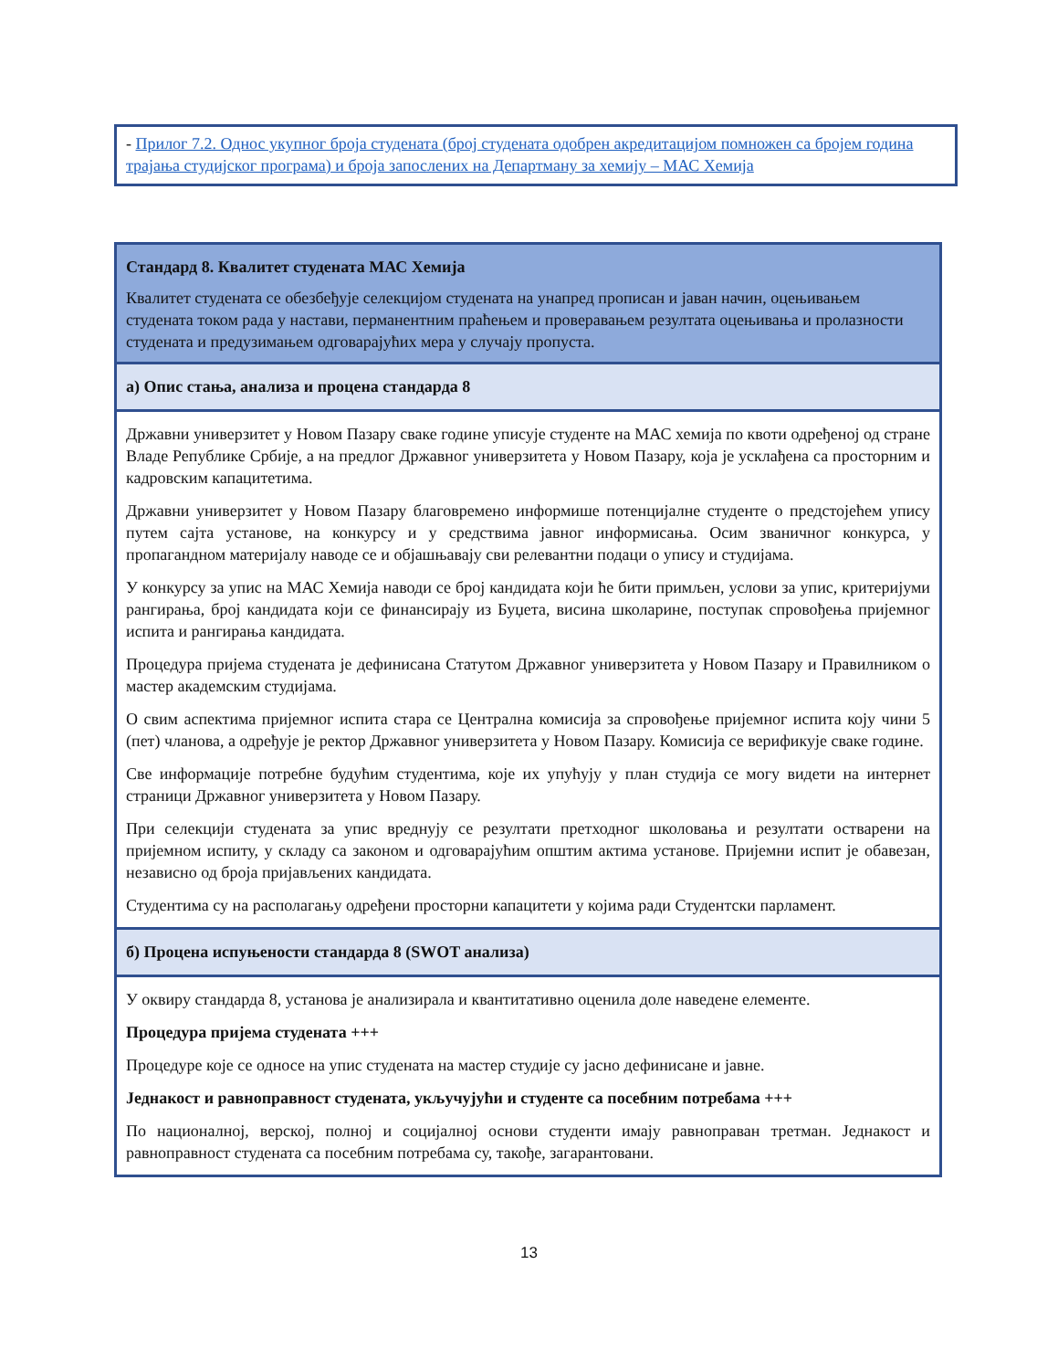- Прилог 7.2. Однос укупног броја студената (број студената одобрен акредитацијом помножен са бројем година трајања студијског програма) и броја запослених на Департману за хемију – МАС Хемија
Стандард 8. Квалитет студената МАС Хемија
Квалитет студената се обезбеђује селекцијом студената на унапред прописан и јаван начин, оцењивањем студената током рада у настави, перманентним праћењем и проверавањем резултата оцењивања и пролазности студената и предузимањем одговарајућих мера у случају пропуста.
а) Опис стања, анализа и процена стандарда 8
Државни универзитет у Новом Пазару сваке године уписује студенте на МАС хемија по квоти одређеној од стране Владе Републике Србије, а на предлог Државног универзитета у Новом Пазару, која је усклађена са просторним и кадровским капацитетима.
Државни универзитет у Новом Пазару благовремено информише потенцијалне студенте о предстојећем упису путем сајта установе, на конкурсу и у средствима јавног информисања. Осим званичног конкурса, у пропагандном материјалу наводе се и објашњавају сви релевантни подаци о упису и студијама.
У конкурсу за упис на МАС Хемија наводи се број кандидата који ће бити примљен, услови за упис, критеријуми рангирања, број кандидата који се финансирају из Буџета, висина школарине, поступак спровођења пријемног испита и рангирања кандидата.
Процедура пријема студената је дефинисана Статутом Државног универзитета у Новом Пазару и Правилником о мастер академским студијама.
О свим аспектима пријемног испита стара се Централна комисија за спровођење пријемног испита коју чини 5 (пет) чланова, а одређује је ректор Државног универзитета у Новом Пазару. Комисија се верификује сваке године.
Све информације потребне будућим студентима, које их упућују у план студија се могу видети на интернет страници Државног универзитета у Новом Пазару.
При селекцији студената за упис вреднују се резултати претходног школовања и резултати остварени на пријемном испиту, у складу са законом и одговарајућим општим актима установе. Пријемни испит је обавезан, независно од броја пријављених кандидата.
Студентима су на располагању одређени просторни капацитети у којима ради Студентски парламент.
б) Процена испуњености стандарда 8 (SWOT анализа)
У оквиру стандарда 8, установа је анализирала и квантитативно оценила доле наведене елементе.
Процедура пријема студената +++
Процедуре које се односе на упис студената на мастер студије су јасно дефинисане и јавне.
Једнакост и равноправност студената, укључујући и студенте са посебним потребама +++
По националној, верској, полној и социјалној основи студенти имају равноправан третман. Једнакост и равноправност студената са посебним потребама су, такође, загарантовани.
13